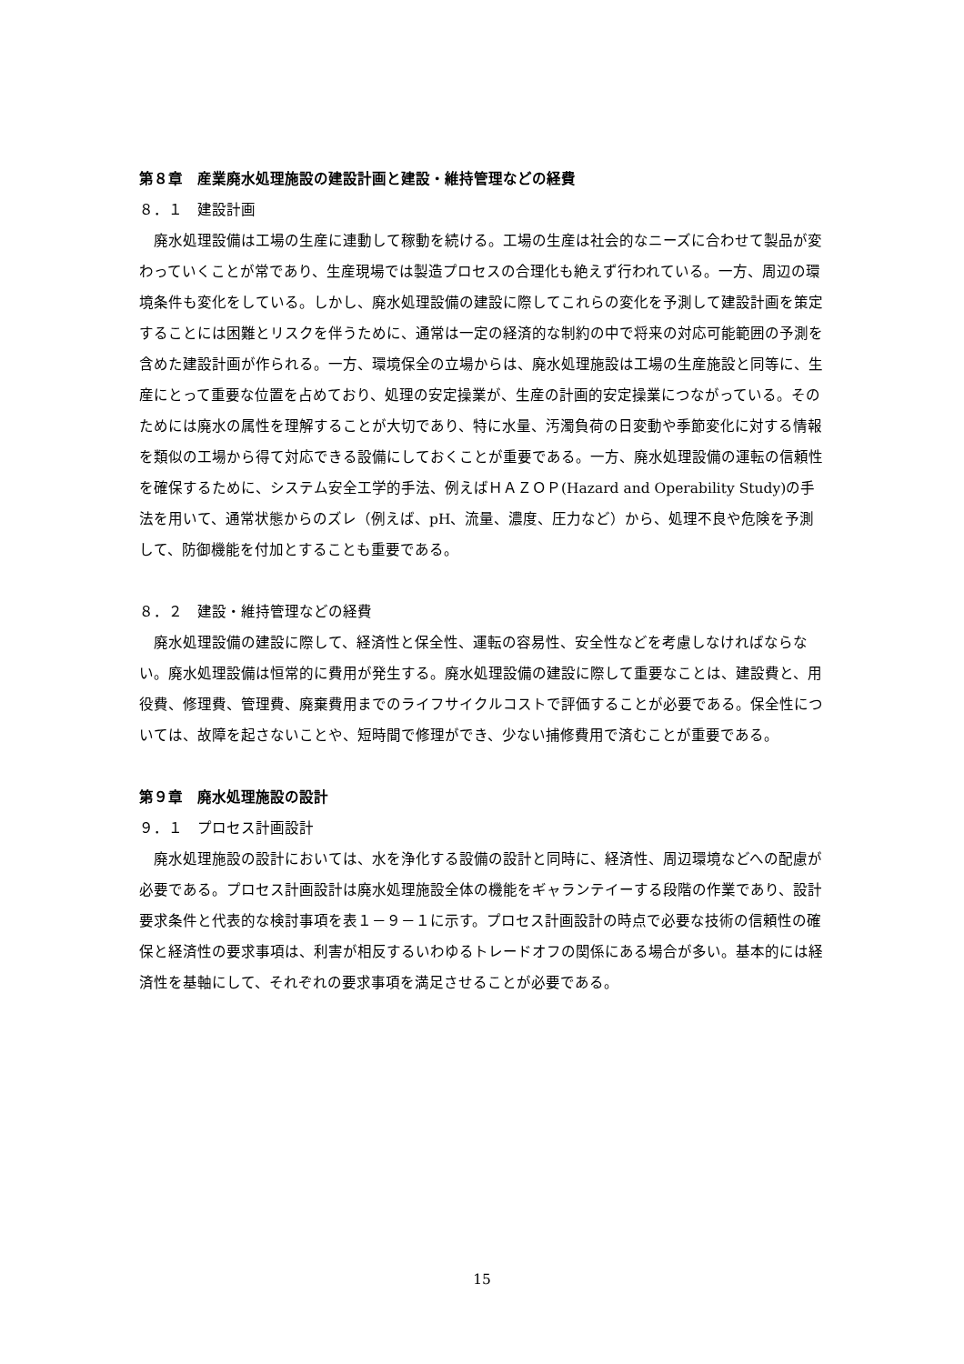第８章　産業廃水処理施設の建設計画と建設・維持管理などの経費
８．１　建設計画
　廃水処理設備は工場の生産に連動して稼動を続ける。工場の生産は社会的なニーズに合わせて製品が変わっていくことが常であり、生産現場では製造プロセスの合理化も絶えず行われている。一方、周辺の環境条件も変化をしている。しかし、廃水処理設備の建設に際してこれらの変化を予測して建設計画を策定することには困難とリスクを伴うために、通常は一定の経済的な制約の中で将来の対応可能範囲の予測を含めた建設計画が作られる。一方、環境保全の立場からは、廃水処理施設は工場の生産施設と同等に、生産にとって重要な位置を占めており、処理の安定操業が、生産の計画的安定操業につながっている。そのためには廃水の属性を理解することが大切であり、特に水量、汚濁負荷の日変動や季節変化に対する情報を類似の工場から得て対応できる設備にしておくことが重要である。一方、廃水処理設備の運転の信頼性を確保するために、システム安全工学的手法、例えばＨＡＺＯＰ(Hazard and Operability Study)の手法を用いて、通常状態からのズレ（例えば、pH、流量、濃度、圧力など）から、処理不良や危険を予測して、防御機能を付加とすることも重要である。
８．２　建設・維持管理などの経費
　廃水処理設備の建設に際して、経済性と保全性、運転の容易性、安全性などを考慮しなければならない。廃水処理設備は恒常的に費用が発生する。廃水処理設備の建設に際して重要なことは、建設費と、用役費、修理費、管理費、廃棄費用までのライフサイクルコストで評価することが必要である。保全性については、故障を起さないことや、短時間で修理ができ、少ない捕修費用で済むことが重要である。
第９章　廃水処理施設の設計
９．１　プロセス計画設計
　廃水処理施設の設計においては、水を浄化する設備の設計と同時に、経済性、周辺環境などへの配慮が必要である。プロセス計画設計は廃水処理施設全体の機能をギャランテイーする段階の作業であり、設計要求条件と代表的な検討事項を表１－９－１に示す。プロセス計画設計の時点で必要な技術の信頼性の確保と経済性の要求事項は、利害が相反するいわゆるトレードオフの関係にある場合が多い。基本的には経済性を基軸にして、それぞれの要求事項を満足させることが必要である。
15